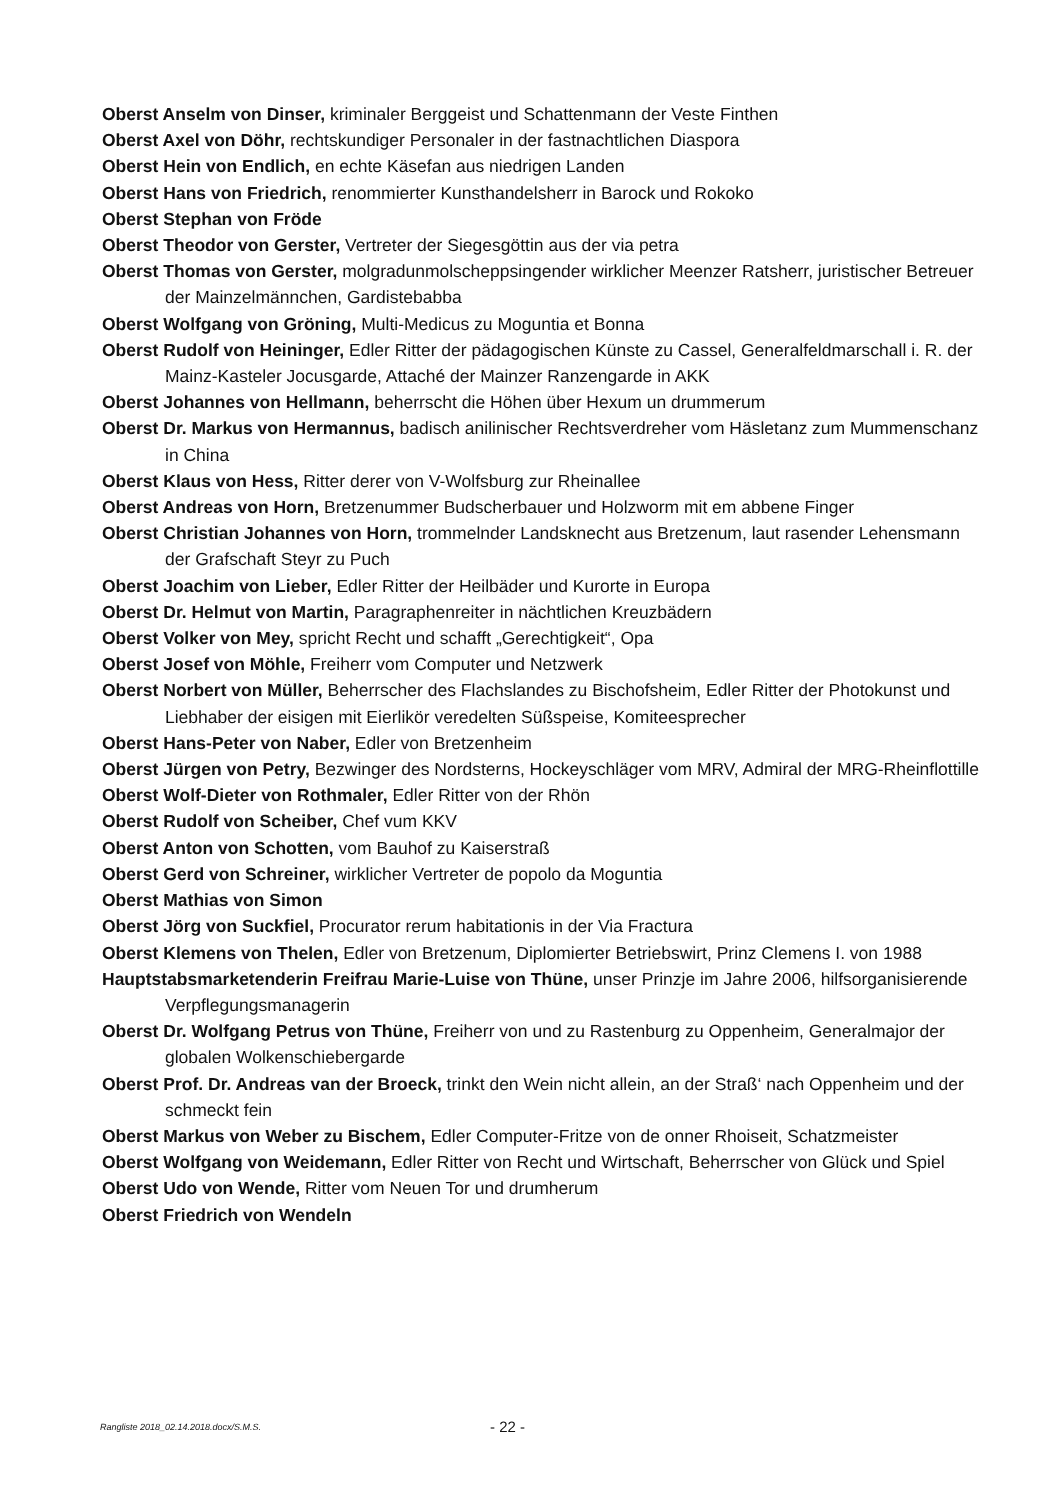Oberst Anselm von Dinser, kriminaler Berggeist und Schattenmann der Veste Finthen
Oberst Axel von Döhr, rechtskundiger Personaler in der fastnachtlichen Diaspora
Oberst Hein von Endlich, en echte Käsefan aus niedrigen Landen
Oberst Hans von Friedrich, renommierter Kunsthandelsherr in Barock und Rokoko
Oberst Stephan von Fröde
Oberst Theodor von Gerster, Vertreter der Siegesgöttin aus der via petra
Oberst Thomas von Gerster, molgradunmolscheppsingender wirklicher Meenzer Ratsherr, juristischer Betreuer der Mainzelmännchen, Gardistebabba
Oberst Wolfgang von Gröning, Multi-Medicus zu Moguntia et Bonna
Oberst Rudolf von Heininger, Edler Ritter der pädagogischen Künste zu Cassel, Generalfeldmarschall i. R. der Mainz-Kasteler Jocusgarde, Attaché der Mainzer Ranzengarde in AKK
Oberst Johannes von Hellmann, beherrscht die Höhen über Hexum un drummerum
Oberst Dr. Markus von Hermannus, badisch anilinischer Rechtsverdreher vom Häsletanz zum Mummenschanz in China
Oberst Klaus von Hess, Ritter derer von V-Wolfsburg zur Rheinallee
Oberst Andreas von Horn, Bretzenummer Budscherbauer und Holzworm mit em abbene Finger
Oberst Christian Johannes von Horn, trommelnder Landsknecht aus Bretzenum, laut rasender Lehensmann der Grafschaft Steyr zu Puch
Oberst Joachim von Lieber, Edler Ritter der Heilbäder und Kurorte in Europa
Oberst Dr. Helmut von Martin, Paragraphenreiter in nächtlichen Kreuzbädern
Oberst Volker von Mey, spricht Recht und schafft „Gerechtigkeit“, Opa
Oberst Josef von Möhle, Freiherr vom Computer und Netzwerk
Oberst Norbert von Müller, Beherrscher des Flachslandes zu Bischofsheim, Edler Ritter der Photokunst und Liebhaber der eisigen mit Eierlikör veredelten Süßspeise, Komiteesprecher
Oberst Hans-Peter von Naber, Edler von Bretzenheim
Oberst Jürgen von Petry, Bezwinger des Nordsterns, Hockeyschläger vom MRV, Admiral der MRG-Rheinflottille
Oberst Wolf-Dieter von Rothmaler, Edler Ritter von der Rhön
Oberst Rudolf von Scheiber, Chef vum KKV
Oberst Anton von Schotten, vom Bauhof zu Kaiserstraß
Oberst Gerd von Schreiner, wirklicher Vertreter de popolo da Moguntia
Oberst Mathias von Simon
Oberst Jörg von Suckfiel, Procurator rerum habitationis in der Via Fractura
Oberst Klemens von Thelen, Edler von Bretzenum, Diplomierter Betriebswirt, Prinz Clemens I. von 1988
Hauptstabsmarketenderin Freifrau Marie-Luise von Thüne, unser Prinzje im Jahre 2006, hilfsorganisierende Verpflegungsmanagerin
Oberst Dr. Wolfgang Petrus von Thüne, Freiherr von und zu Rastenburg zu Oppenheim, Generalmajor der globalen Wolkenschiebergarde
Oberst Prof. Dr. Andreas van der Broeck, trinkt den Wein nicht allein, an der Straß‘ nach Oppenheim und der schmeckt fein
Oberst Markus von Weber zu Bischem, Edler Computer-Fritze von de onner Rhoiseit, Schatzmeister
Oberst Wolfgang von Weidemann, Edler Ritter von Recht und Wirtschaft, Beherrscher von Glück und Spiel
Oberst Udo von Wende, Ritter vom Neuen Tor und drumherum
Oberst Friedrich von Wendeln
Rangliste 2018_02.14.2018.docx/S.M.S. - 22 -